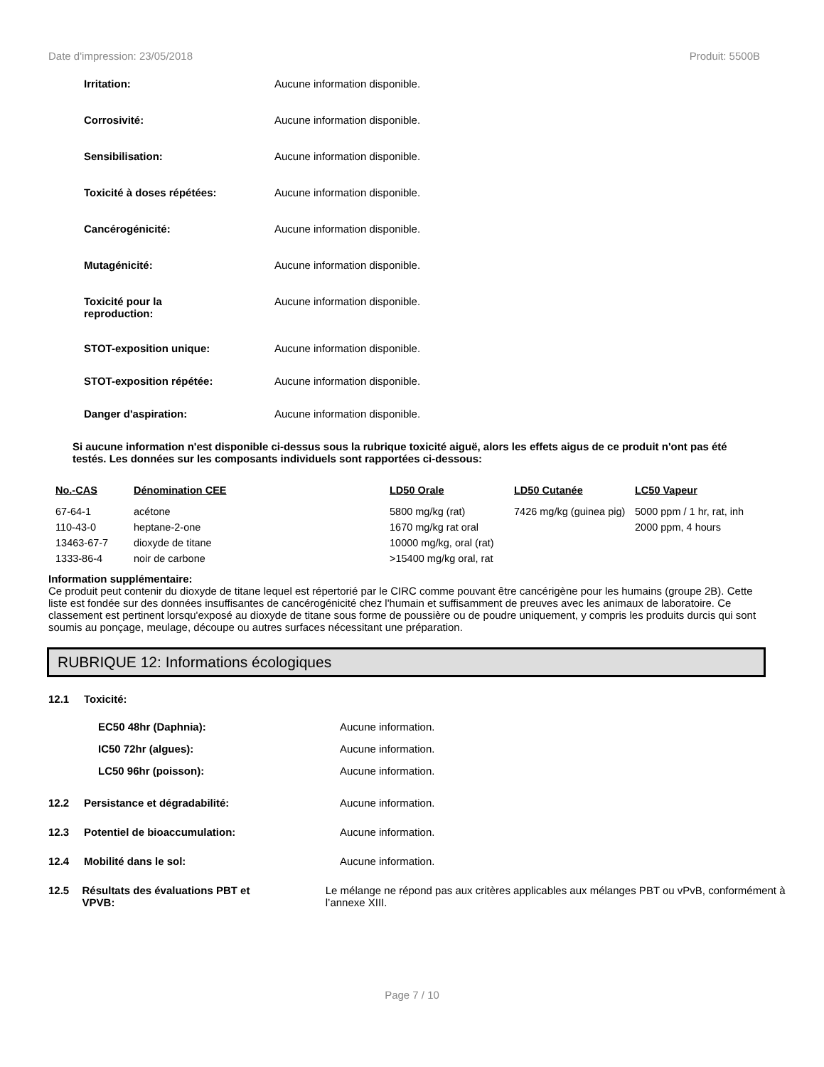Date d'impression: 23/05/2018 Produit: 5500B
Irritation: Aucune information disponible.
Corrosivité: Aucune information disponible.
Sensibilisation: Aucune information disponible.
Toxicité à doses répétées: Aucune information disponible.
Cancérogénicité: Aucune information disponible.
Mutagénicité: Aucune information disponible.
Toxicité pour la
reproduction: Aucune information disponible.
STOT-exposition unique: Aucune information disponible.
STOT-exposition répétée: Aucune information disponible.
Danger d'aspiration: Aucune information disponible.
Si aucune information n'est disponible ci-dessus sous la rubrique toxicité aiguë, alors les effets aigus de ce produit n'ont pas été testés. Les données sur les composants individuels sont rapportées ci-dessous:
| No.-CAS | Dénomination CEE | LD50 Orale | LD50 Cutanée | LC50 Vapeur |
| --- | --- | --- | --- | --- |
| 67-64-1 | acétone | 5800 mg/kg (rat) | 7426 mg/kg (guinea pig) | 5000 ppm / 1 hr, rat, inh |
| 110-43-0 | heptane-2-one | 1670 mg/kg rat oral | | 2000 ppm, 4 hours |
| 13463-67-7 | dioxyde de titane | 10000 mg/kg, oral (rat) | | |
| 1333-86-4 | noir de carbone | >15400 mg/kg oral, rat | | |
Information supplémentaire:
Ce produit peut contenir du dioxyde de titane lequel est répertorié par le CIRC comme pouvant être cancérigène pour les humains (groupe 2B). Cette liste est fondée sur des données insuffisantes de cancérogénicité chez l'humain et suffisamment de preuves avec les animaux de laboratoire. Ce classement est pertinent lorsqu'exposé au dioxyde de titane sous forme de poussière ou de poudre uniquement, y compris les produits durcis qui sont soumis au ponçage, meulage, découpe ou autres surfaces nécessitant une préparation.
RUBRIQUE 12: Informations écologiques
12.1 Toxicité:
EC50 48hr (Daphnia): Aucune information.
IC50 72hr (algues): Aucune information.
LC50 96hr (poisson): Aucune information.
12.2 Persistance et dégradabilité: Aucune information.
12.3 Potentiel de bioaccumulation: Aucune information.
12.4 Mobilité dans le sol: Aucune information.
12.5 Résultats des évaluations PBT et
VPVB: Le mélange ne répond pas aux critères applicables aux mélanges PBT ou vPvB, conformément à l’annexe XIII.
Page 7 / 10